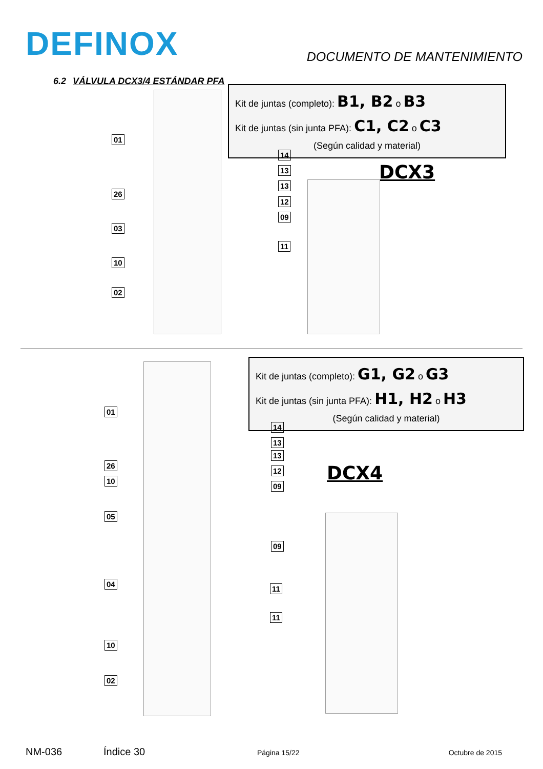DEFINOX
DOCUMENTO DE MANTENIMIENTO
6.2 VÁLVULA DCX3/4 ESTÁNDAR PFA
Kit de juntas (completo): B1, B2 o B3
Kit de juntas (sin junta PFA): C1, C2 o C3
(Según calidad y material)
DCX3
01
14
13
13
26
12
09
03
11
10
02
Kit de juntas (completo): G1, G2 o G3
Kit de juntas (sin junta PFA): H1, H2 o H3
(Según calidad y material)
DCX4
01
14
13
13
26
12
10
09
05
09
04
11
11
10
02
NM-036 Índice 30 Página 15/22 Octubre de 2015